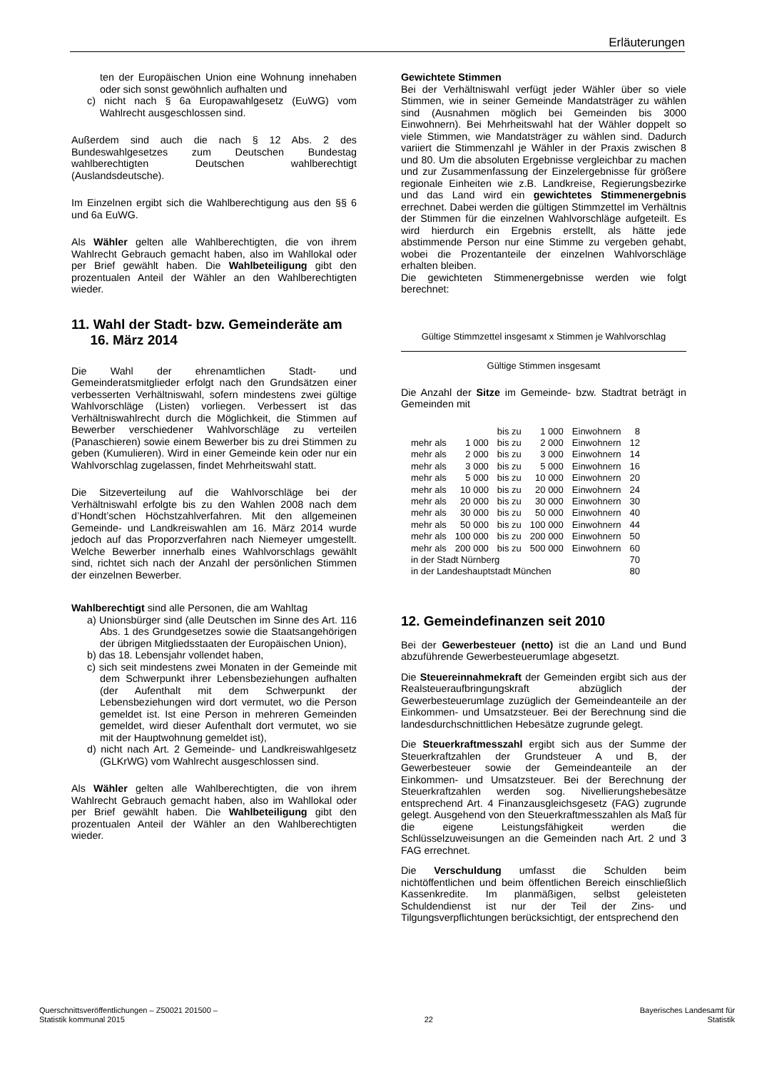Erläuterungen
ten der Europäischen Union eine Wohnung innehaben oder sich sonst gewöhnlich aufhalten und
c) nicht nach § 6a Europawahlgesetz (EuWG) vom Wahlrecht ausgeschlossen sind.
Außerdem sind auch die nach § 12 Abs. 2 des Bundeswahlgesetzes zum Deutschen Bundestag wahlberechtigten Deutschen wahlberechtigt (Auslandsdeutsche).
Im Einzelnen ergibt sich die Wahlberechtigung aus den §§ 6 und 6a EuWG.
Als Wähler gelten alle Wahlberechtigten, die von ihrem Wahlrecht Gebrauch gemacht haben, also im Wahllokal oder per Brief gewählt haben. Die Wahlbeteiligung gibt den prozentualen Anteil der Wähler an den Wahlberechtigten wieder.
11. Wahl der Stadt- bzw. Gemeinderäte am
16. März 2014
Die Wahl der ehrenamtlichen Stadt- und Gemeinderatsmitglieder erfolgt nach den Grundsätzen einer verbesserten Verhältniswahl, sofern mindestens zwei gültige Wahlvorschläge (Listen) vorliegen. Verbessert ist das Verhältniswahlrecht durch die Möglichkeit, die Stimmen auf Bewerber verschiedener Wahlvorschläge zu verteilen (Panaschieren) sowie einem Bewerber bis zu drei Stimmen zu geben (Kumulieren). Wird in einer Gemeinde kein oder nur ein Wahlvorschlag zugelassen, findet Mehrheitswahl statt.
Die Sitzeverteilung auf die Wahlvorschläge bei der Verhältniswahl erfolgte bis zu den Wahlen 2008 nach dem d’Hondt’schen Höchstzahlverfahren. Mit den allgemeinen Gemeinde- und Landkreiswahlen am 16. März 2014 wurde jedoch auf das Proporzverfahren nach Niemeyer umgestellt. Welche Bewerber innerhalb eines Wahlvorschlags gewählt sind, richtet sich nach der Anzahl der persönlichen Stimmen der einzelnen Bewerber.
Wahlberechtigt sind alle Personen, die am Wahltag
a) Unionsbürger sind (alle Deutschen im Sinne des Art. 116 Abs. 1 des Grundgesetzes sowie die Staatsangehörigen der übrigen Mitgliedsstaaten der Europäischen Union),
b) das 18. Lebensjahr vollendet haben,
c) sich seit mindestens zwei Monaten in der Gemeinde mit dem Schwerpunkt ihrer Lebensbeziehungen aufhalten (der Aufenthalt mit dem Schwerpunkt der Lebensbeziehungen wird dort vermutet, wo die Person gemeldet ist. Ist eine Person in mehreren Gemeinden gemeldet, wird dieser Aufenthalt dort vermutet, wo sie mit der Hauptwohnung gemeldet ist),
d) nicht nach Art. 2 Gemeinde- und Landkreiswahlgesetz (GLKrWG) vom Wahlrecht ausgeschlossen sind.
Als Wähler gelten alle Wahlberechtigten, die von ihrem Wahlrecht Gebrauch gemacht haben, also im Wahllokal oder per Brief gewählt haben. Die Wahlbeteiligung gibt den prozentualen Anteil der Wähler an den Wahlberechtigten wieder.
Gewichtete Stimmen
Bei der Verhältniswahl verfügt jeder Wähler über so viele Stimmen, wie in seiner Gemeinde Mandatsträger zu wählen sind (Ausnahmen möglich bei Gemeinden bis 3000 Einwohnern). Bei Mehrheitswahl hat der Wähler doppelt so viele Stimmen, wie Mandatsträger zu wählen sind. Dadurch variiert die Stimmenzahl je Wähler in der Praxis zwischen 8 und 80. Um die absoluten Ergebnisse vergleichbar zu machen und zur Zusammenfassung der Einzelergebnisse für größere regionale Einheiten wie z.B. Landkreise, Regierungsbezirke und das Land wird ein gewichtetes Stimmenergebnis errechnet. Dabei werden die gültigen Stimmzettel im Verhältnis der Stimmen für die einzelnen Wahlvorschläge aufgeteilt. Es wird hierdurch ein Ergebnis erstellt, als hätte jede abstimmende Person nur eine Stimme zu vergeben gehabt, wobei die Prozentanteile der einzelnen Wahlvorschläge erhalten bleiben.
Die gewichteten Stimmenergebnisse werden wie folgt berechnet:
Gültige Stimmzettel insgesamt x Stimmen je Wahlvorschlag
Gültige Stimmen insgesamt
Die Anzahl der Sitze im Gemeinde- bzw. Stadtrat beträgt in Gemeinden mit
| | | bis zu | 1 000 | Einwohnern | 8 |
| mehr als | 1 000 | bis zu | 2 000 | Einwohnern | 12 |
| mehr als | 2 000 | bis zu | 3 000 | Einwohnern | 14 |
| mehr als | 3 000 | bis zu | 5 000 | Einwohnern | 16 |
| mehr als | 5 000 | bis zu | 10 000 | Einwohnern | 20 |
| mehr als | 10 000 | bis zu | 20 000 | Einwohnern | 24 |
| mehr als | 20 000 | bis zu | 30 000 | Einwohnern | 30 |
| mehr als | 30 000 | bis zu | 50 000 | Einwohnern | 40 |
| mehr als | 50 000 | bis zu | 100 000 | Einwohnern | 44 |
| mehr als | 100 000 | bis zu | 200 000 | Einwohnern | 50 |
| mehr als | 200 000 | bis zu | 500 000 | Einwohnern | 60 |
| in der Stadt Nürnberg | | | | | 70 |
| in der Landeshauptstadt München | | | | | 80 |
12. Gemeindefinanzen seit 2010
Bei der Gewerbesteuer (netto) ist die an Land und Bund abzuführende Gewerbesteuerumlage abgesetzt.
Die Steuereinnahmekraft der Gemeinden ergibt sich aus der Realsteueraufbringungskraft abzüglich der Gewerbesteuerumlage zuzüglich der Gemeindeanteile an der Einkommen- und Umsatzsteuer. Bei der Berechnung sind die landesdurchschnittlichen Hebesätze zugrunde gelegt.
Die Steuerkraftmesszahl ergibt sich aus der Summe der Steuerkraftzahlen der Grundsteuer A und B, der Gewerbesteuer sowie der Gemeindeanteile an der Einkommen- und Umsatzsteuer. Bei der Berechnung der Steuerkraftzahlen werden sog. Nivellierungshebesätze entsprechend Art. 4 Finanzausgleichsgesetz (FAG) zugrunde gelegt. Ausgehend von den Steuerkraftmesszahlen als Maß für die eigene Leistungsfähigkeit werden die Schlüsselzuweisungen an die Gemeinden nach Art. 2 und 3 FAG errechnet.
Die Verschuldung umfasst die Schulden beim nichtöffentlichen und beim öffentlichen Bereich einschließlich Kassenkredite. Im planmäßigen, selbst geleisteten Schuldendienst ist nur der Teil der Zins- und Tilgungsverpflichtungen berücksichtigt, der entsprechend den
Querschnittsveröffentlichungen – Z50021 201500 –
Statistik kommunal 2015
22
Bayerisches Landesamt für
Statistik